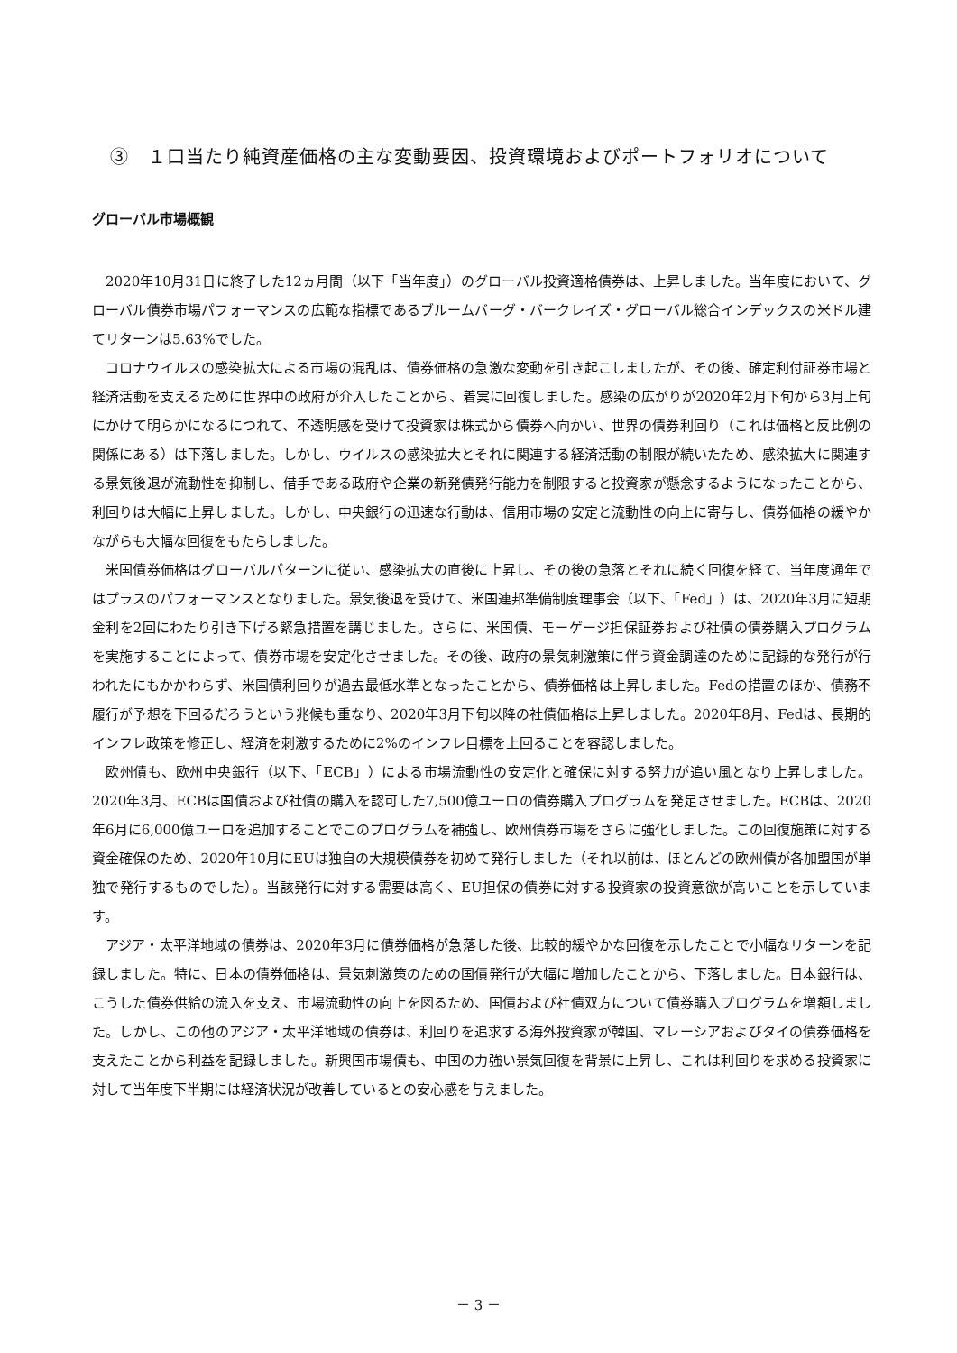③　１口当たり純資産価格の主な変動要因、投資環境およびポートフォリオについて
グローバル市場概観
2020年10月31日に終了した12ヵ月間（以下「当年度」）のグローバル投資適格債券は、上昇しました。当年度において、グローバル債券市場パフォーマンスの広範な指標であるブルームバーグ・バークレイズ・グローバル総合インデックスの米ドル建てリターンは5.63%でした。
コロナウイルスの感染拡大による市場の混乱は、債券価格の急激な変動を引き起こしましたが、その後、確定利付証券市場と経済活動を支えるために世界中の政府が介入したことから、着実に回復しました。感染の広がりが2020年2月下旬から3月上旬にかけて明らかになるにつれて、不透明感を受けて投資家は株式から債券へ向かい、世界の債券利回り（これは価格と反比例の関係にある）は下落しました。しかし、ウイルスの感染拡大とそれに関連する経済活動の制限が続いたため、感染拡大に関連する景気後退が流動性を抑制し、借手である政府や企業の新発債発行能力を制限すると投資家が懸念するようになったことから、利回りは大幅に上昇しました。しかし、中央銀行の迅速な行動は、信用市場の安定と流動性の向上に寄与し、債券価格の緩やかながらも大幅な回復をもたらしました。
米国債券価格はグローバルパターンに従い、感染拡大の直後に上昇し、その後の急落とそれに続く回復を経て、当年度通年ではプラスのパフォーマンスとなりました。景気後退を受けて、米国連邦準備制度理事会（以下、「Fed」）は、2020年3月に短期金利を2回にわたり引き下げる緊急措置を講じました。さらに、米国債、モーゲージ担保証券および社債の債券購入プログラムを実施することによって、債券市場を安定化させました。その後、政府の景気刺激策に伴う資金調達のために記録的な発行が行われたにもかかわらず、米国債利回りが過去最低水準となったことから、債券価格は上昇しました。Fedの措置のほか、債務不履行が予想を下回るだろうという兆候も重なり、2020年3月下旬以降の社債価格は上昇しました。2020年8月、Fedは、長期的インフレ政策を修正し、経済を刺激するために2%のインフレ目標を上回ることを容認しました。
欧州債も、欧州中央銀行（以下、「ECB」）による市場流動性の安定化と確保に対する努力が追い風となり上昇しました。2020年3月、ECBは国債および社債の購入を認可した7,500億ユーロの債券購入プログラムを発足させました。ECBは、2020年6月に6,000億ユーロを追加することでこのプログラムを補強し、欧州債券市場をさらに強化しました。この回復施策に対する資金確保のため、2020年10月にEUは独自の大規模債券を初めて発行しました（それ以前は、ほとんどの欧州債が各加盟国が単独で発行するものでした）。当該発行に対する需要は高く、EU担保の債券に対する投資家の投資意欲が高いことを示しています。
アジア・太平洋地域の債券は、2020年3月に債券価格が急落した後、比較的緩やかな回復を示したことで小幅なリターンを記録しました。特に、日本の債券価格は、景気刺激策のための国債発行が大幅に増加したことから、下落しました。日本銀行は、こうした債券供給の流入を支え、市場流動性の向上を図るため、国債および社債双方について債券購入プログラムを増額しました。しかし、この他のアジア・太平洋地域の債券は、利回りを追求する海外投資家が韓国、マレーシアおよびタイの債券価格を支えたことから利益を記録しました。新興国市場債も、中国の力強い景気回復を背景に上昇し、これは利回りを求める投資家に対して当年度下半期には経済状況が改善しているとの安心感を与えました。
－ 3 －